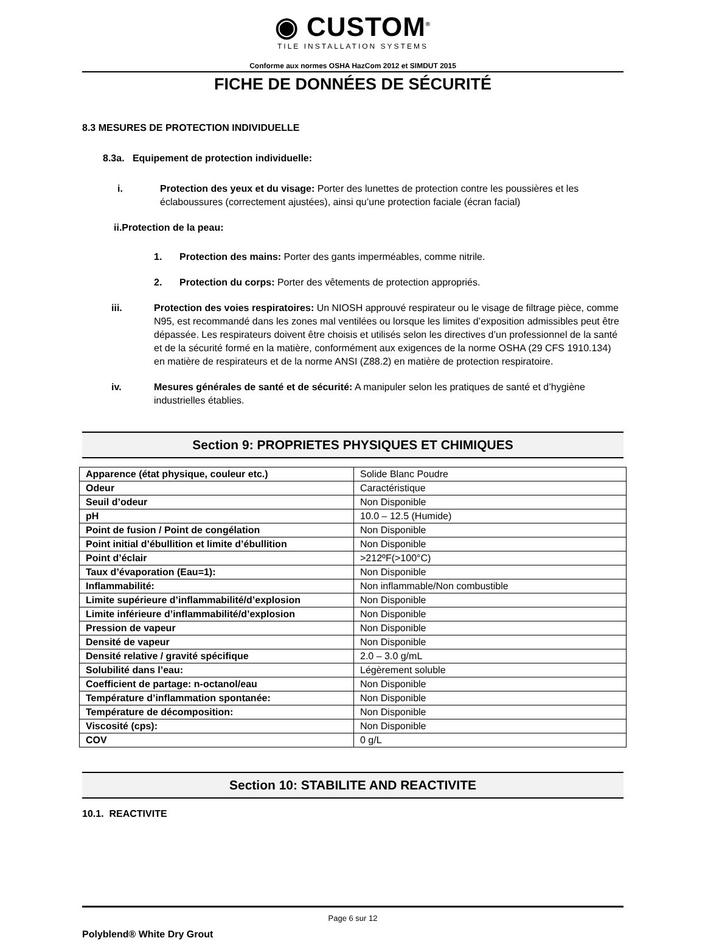◉ CUSTOM<sup>®</sup>
TILE INSTALLATION SYSTEMS
Conforme aux normes OSHA HazCom 2012 et SIMDUT 2015
FICHE DE DONNÉES DE SÉCURITÉ
8.3 MESURES DE PROTECTION INDIVIDUELLE
8.3a. Equipement de protection individuelle:
i. Protection des yeux et du visage: Porter des lunettes de protection contre les poussières et les éclaboussures (correctement ajustées), ainsi qu’une protection faciale (écran facial)
ii.Protection de la peau:
1. Protection des mains: Porter des gants imperméables, comme nitrile.
2. Protection du corps: Porter des vêtements de protection appropriés.
iii. Protection des voies respiratoires: Un NIOSH approuvé respirateur ou le visage de filtrage pièce, comme N95, est recommandé dans les zones mal ventilées ou lorsque les limites d’exposition admissibles peut être dépassée. Les respirateurs doivent être choisis et utilisés selon les directives d’un professionnel de la santé et de la sécurité formé en la matière, conformément aux exigences de la norme OSHA (29 CFS 1910.134) en matière de respirateurs et de la norme ANSI (Z88.2) en matière de protection respiratoire.
iv. Mesures générales de santé et de sécurité: A manipuler selon les pratiques de santé et d’hygiène industrielles établies.
Section 9: PROPRIETES PHYSIQUES ET CHIMIQUES
| Apparence (état physique, couleur etc.) | Solide Blanc Poudre |
| Odeur | Caractéristique |
| Seuil d’odeur | Non Disponible |
| pH | 10.0 – 12.5 (Humide) |
| Point de fusion / Point de congélation | Non Disponible |
| Point initial d’ébullition et limite d’ébullition | Non Disponible |
| Point d’éclair | >212ºF(>100°C) |
| Taux d’évaporation (Eau=1): | Non Disponible |
| Inflammabilité: | Non inflammable/Non combustible |
| Limite supérieure d’inflammabilité/d’explosion | Non Disponible |
| Limite inférieure d’inflammabilité/d’explosion | Non Disponible |
| Pression de vapeur | Non Disponible |
| Densité de vapeur | Non Disponible |
| Densité relative / gravité spécifique | 2.0 – 3.0 g/mL |
| Solubilité dans l’eau: | Légèrement soluble |
| Coefficient de partage: n-octanol/eau | Non Disponible |
| Température d’inflammation spontanée: | Non Disponible |
| Température de décomposition: | Non Disponible |
| Viscosité (cps): | Non Disponible |
| COV | 0 g/L |
Section 10: STABILITE AND REACTIVITE
10.1. REACTIVITE
Page 6 sur 12
Polyblend® White Dry Grout